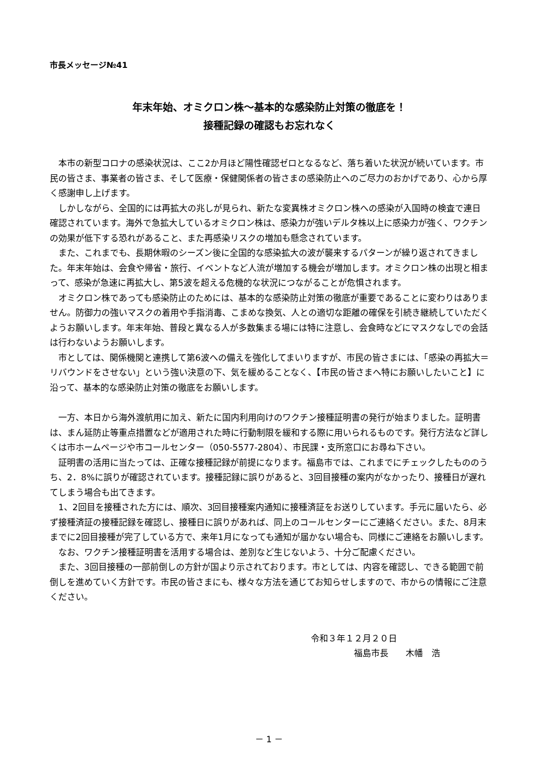市長メッセージ№41
年末年始、オミクロン株～基本的な感染防止対策の徹底を！
接種記録の確認もお忘れなく
本市の新型コロナの感染状況は、ここ2か月ほど陽性確認ゼロとなるなど、落ち着いた状況が続いています。市民の皆さま、事業者の皆さま、そして医療・保健関係者の皆さまの感染防止へのご尽力のおかげであり、心から厚く感謝申し上げます。
しかしながら、全国的には再拡大の兆しが見られ、新たな変異株オミクロン株への感染が入国時の検査で連日確認されています。海外で急拡大しているオミクロン株は、感染力が強いデルタ株以上に感染力が強く、ワクチンの効果が低下する恐れがあること、また再感染リスクの増加も懸念されています。
また、これまでも、長期休暇のシーズン後に全国的な感染拡大の波が襲来するパターンが繰り返されてきました。年末年始は、会食や帰省・旅行、イベントなど人流が増加する機会が増加します。オミクロン株の出現と相まって、感染が急速に再拡大し、第5波を超える危機的な状況につながることが危惧されます。
オミクロン株であっても感染防止のためには、基本的な感染防止対策の徹底が重要であることに変わりはありません。防御力の強いマスクの着用や手指消毒、こまめな換気、人との適切な距離の確保を引続き継続していただくようお願いします。年末年始、普段と異なる人が多数集まる場には特に注意し、会食時などにマスクなしでの会話は行わないようお願いします。
市としては、関係機関と連携して第6波への備えを強化してまいりますが、市民の皆さまには、「感染の再拡大＝リバウンドをさせない」という強い決意の下、気を緩めることなく、【市民の皆さまへ特にお願いしたいこと】に沿って、基本的な感染防止対策の徹底をお願いします。
一方、本日から海外渡航用に加え、新たに国内利用向けのワクチン接種証明書の発行が始まりました。証明書は、まん延防止等重点措置などが適用された時に行動制限を緩和する際に用いられるものです。発行方法など詳しくは市ホームページや市コールセンター（050-5577-2804）、市民課・支所窓口にお尋ね下さい。
証明書の活用に当たっては、正確な接種記録が前提になります。福島市では、これまでにチェックしたもののうち、2．8%に誤りが確認されています。接種記録に誤りがあると、3回目接種の案内がなかったり、接種日が遅れてしまう場合も出てきます。
1、2回目を接種された方には、順次、3回目接種案内通知に接種済証をお送りしています。手元に届いたら、必ず接種済証の接種記録を確認し、接種日に誤りがあれば、同上のコールセンターにご連絡ください。また、8月末までに2回目接種が完了している方で、来年1月になっても通知が届かない場合も、同様にご連絡をお願いします。
なお、ワクチン接種証明書を活用する場合は、差別など生じないよう、十分ご配慮ください。
また、3回目接種の一部前倒しの方針が国より示されております。市としては、内容を確認し、できる範囲で前倒しを進めていく方針です。市民の皆さまにも、様々な方法を通じてお知らせしますので、市からの情報にご注意ください。
令和３年１２月２０日
福島市長　　木幡　浩
－ 1 －